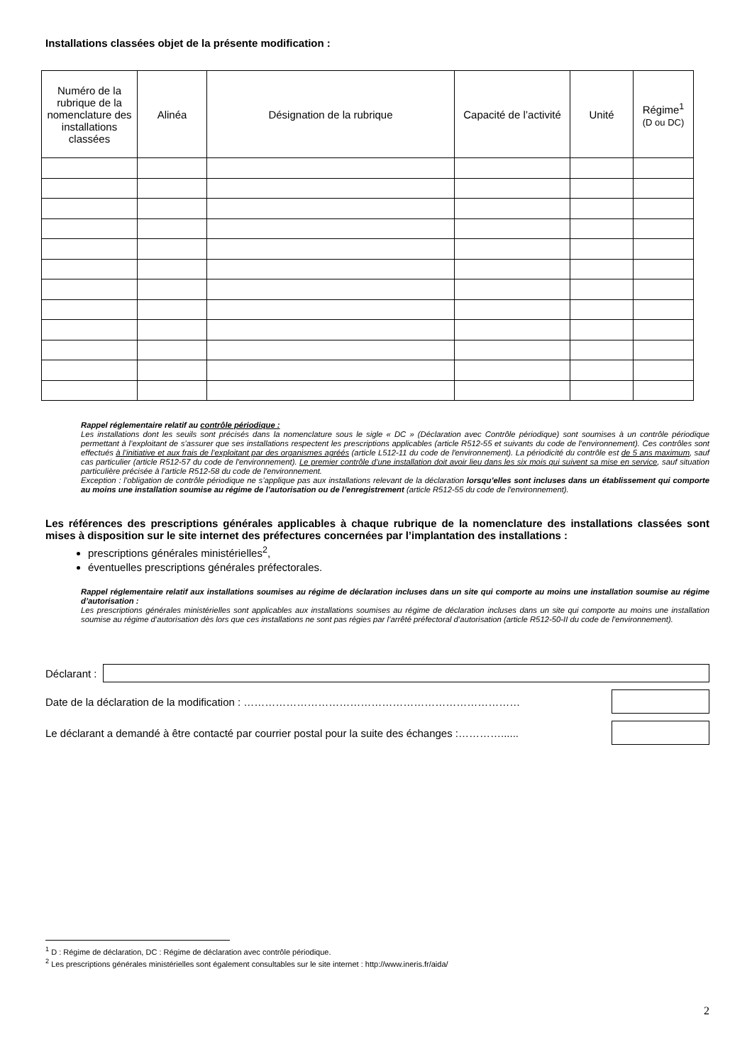Installations classées objet de la présente modification :
| Numéro de la rubrique de la nomenclature des installations classées | Alinéa | Désignation de la rubrique | Capacité de l’activité | Unité | Régime<sup>1</sup> (D ou DC) |
| --- | --- | --- | --- | --- | --- |
Rappel réglementaire relatif au contrôle périodique :
Les installations dont les seuils sont précisés dans la nomenclature sous le sigle « DC » (Déclaration avec Contrôle périodique) sont soumises à un contrôle périodique permettant à l’exploitant de s’assurer que ses installations respectent les prescriptions applicables (article R512-55 et suivants du code de l'environnement). Ces contrôles sont effectués à l’initiative et aux frais de l’exploitant par des organismes agréés (article L512-11 du code de l'environnement). La périodicité du contrôle est de 5 ans maximum, sauf cas particulier (article R512-57 du code de l'environnement). Le premier contrôle d’une installation doit avoir lieu dans les six mois qui suivent sa mise en service, sauf situation particulière précisée à l’article R512-58 du code de l'environnement.
Exception : l’obligation de contrôle périodique ne s’applique pas aux installations relevant de la déclaration lorsqu’elles sont incluses dans un établissement qui comporte au moins une installation soumise au régime de l’autorisation ou de l’enregistrement (article R512-55 du code de l'environnement).
Les références des prescriptions générales applicables à chaque rubrique de la nomenclature des installations classées sont mises à disposition sur le site internet des préfectures concernées par l’implantation des installations :
prescriptions générales ministérielles<sup>2</sup>,
éventuelles prescriptions générales préfectorales.
Rappel réglementaire relatif aux installations soumises au régime de déclaration incluses dans un site qui comporte au moins une installation soumise au régime d’autorisation :
Les prescriptions générales ministérielles sont applicables aux installations soumises au régime de déclaration incluses dans un site qui comporte au moins une installation soumise au régime d’autorisation dès lors que ces installations ne sont pas régies par l’arrêté préfectoral d’autorisation (article R512-50-II du code de l'environnement).
Déclarant :
Date de la déclaration de la modification : ……………………………………………………………………
Le déclarant a demandé à être contacté par courrier postal pour la suite des échanges :…………......
<sup>1</sup> D : Régime de déclaration, DC : Régime de déclaration avec contrôle périodique.
<sup>2</sup> Les prescriptions générales ministérielles sont également consultables sur le site internet : http://www.ineris.fr/aida/
2